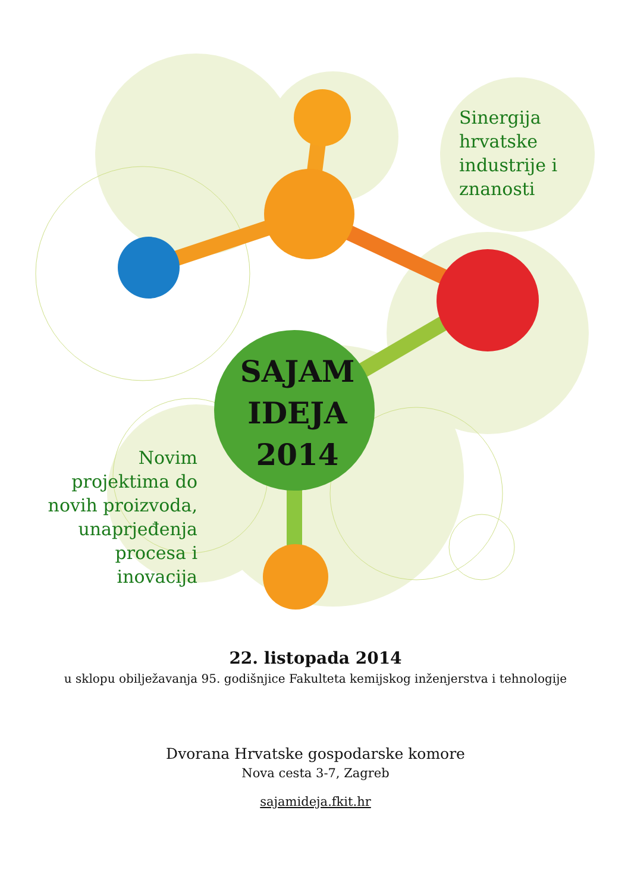Sinergija
hrvatske
industrije i
znanosti
SAJAM
IDEJA
2014
Novim projektima do novih proizvoda, unaprjeđenja procesa i inovacija
22. listopada 2014
u sklopu obilježavanja 95. godišnjice Fakulteta kemijskog inženjerstva i tehnologije
Dvorana Hrvatske gospodarske komore
Nova cesta 3-7, Zagreb
sajamideja.fkit.hr